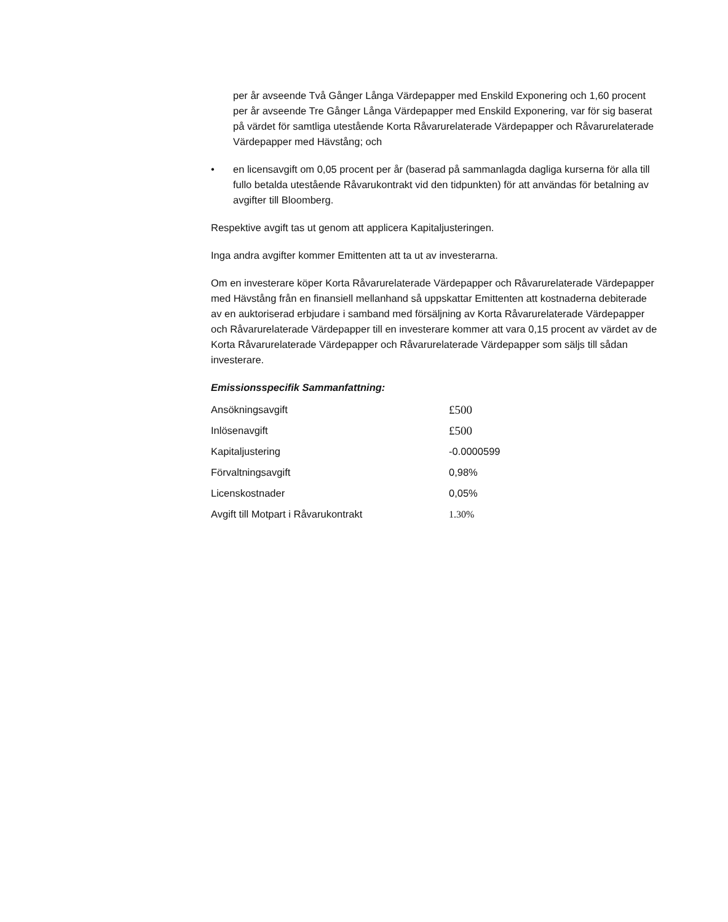per år avseende Två Gånger Långa Värdepapper med Enskild Exponering och 1,60 procent per år avseende Tre Gånger Långa Värdepapper med Enskild Exponering, var för sig baserat på värdet för samtliga utestående Korta Råvarurelaterade Värdepapper och Råvarurelaterade Värdepapper med Hävstång; och
• en licensavgift om 0,05 procent per år (baserad på sammanlagda dagliga kurserna för alla till fullo betalda utestående Råvarukontrakt vid den tidpunkten) för att användas för betalning av avgifter till Bloomberg.
Respektive avgift tas ut genom att applicera Kapitaljusteringen.
Inga andra avgifter kommer Emittenten att ta ut av investerarna.
Om en investerare köper Korta Råvarurelaterade Värdepapper och Råvarurelaterade Värdepapper med Hävstång från en finansiell mellanhand så uppskattar Emittenten att kostnaderna debiterade av en auktoriserad erbjudare i samband med försäljning av Korta Råvarurelaterade Värdepapper och Råvarurelaterade Värdepapper till en investerare kommer att vara 0,15 procent av värdet av de Korta Råvarurelaterade Värdepapper och Råvarurelaterade Värdepapper som säljs till sådan investerare.
Emissionsspecifik Sammanfattning:
| Ansökningsavgift | £500 |
| Inlösenavgift | £500 |
| Kapitaljustering | -0.0000599 |
| Förvaltningsavgift | 0,98% |
| Licenskostnader | 0,05% |
| Avgift till Motpart i Råvarukontrakt | 1.30% |